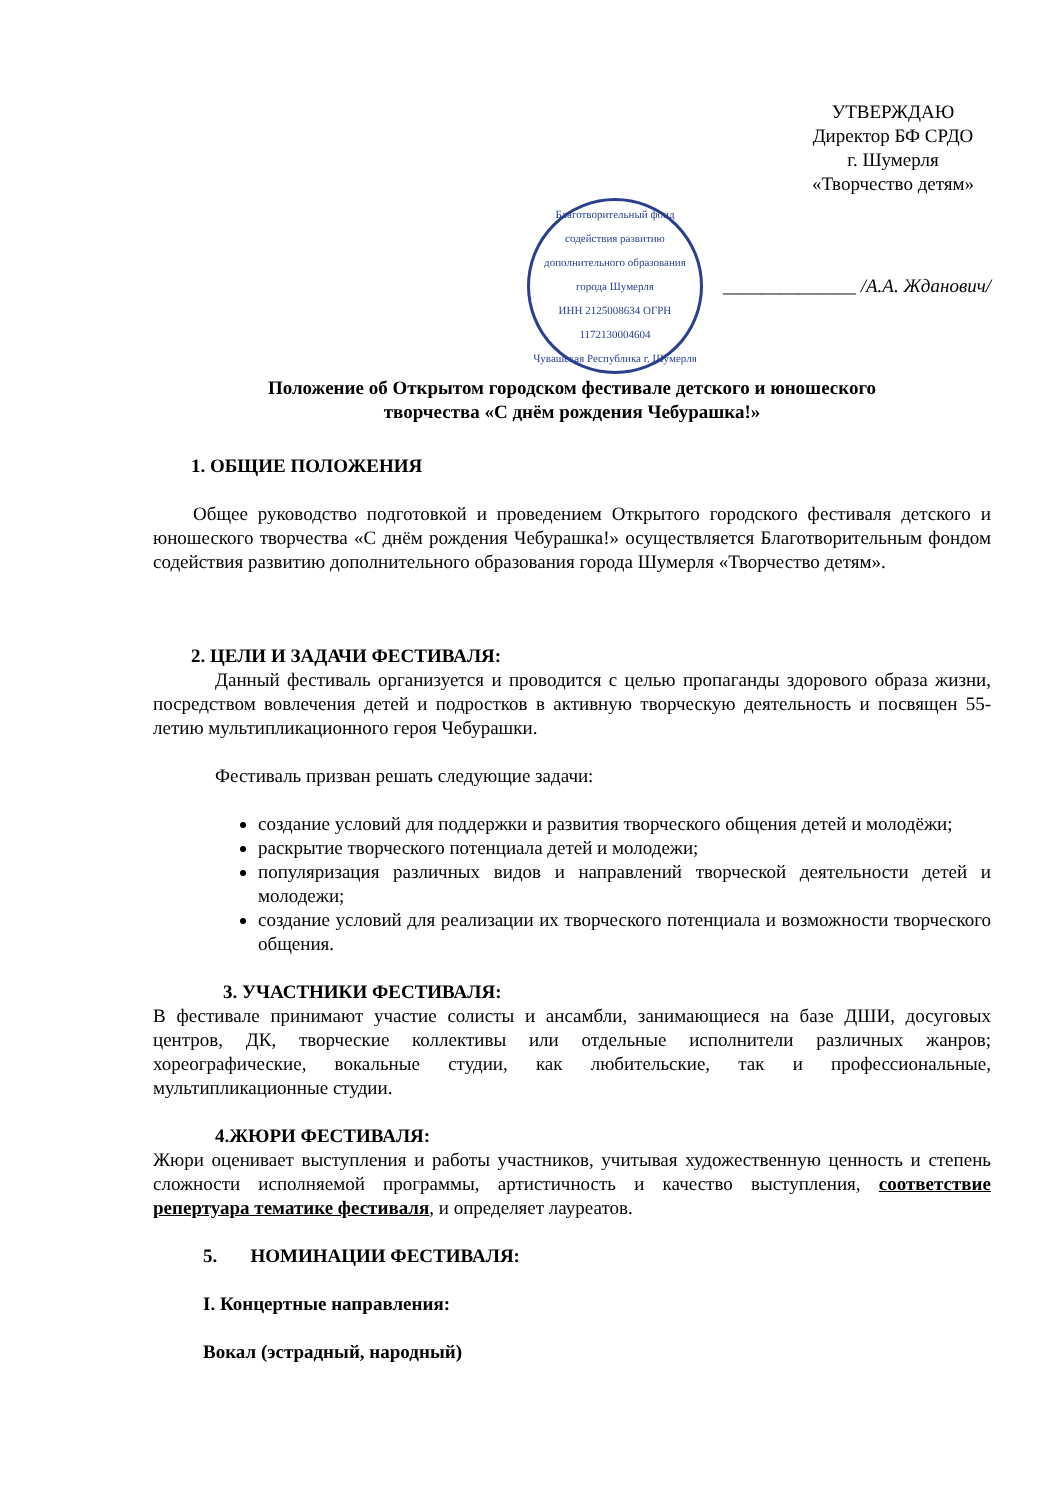УТВЕРЖДАЮ
Директор БФ СРДО
г. Шумерля
«Творчество детям»
Благотворительный фонд содействия развитию дополнительного образования города Шумерля
ИНН 2125008634 ОГРН 1172130004604
Чувашская Республика г. Шумерля
______________ /А.А. Жданович/
Положение об Открытом городском фестивале детского и юношеского
творчества «С днём рождения Чебурашка!»
1. ОБЩИЕ ПОЛОЖЕНИЯ
Общее руководство подготовкой и проведением Открытого городского фестиваля детского и юношеского творчества «С днём рождения Чебурашка!» осуществляется Благотворительным фондом содействия развитию дополнительного образования города Шумерля «Творчество детям».
2. ЦЕЛИ И ЗАДАЧИ ФЕСТИВАЛЯ:
Данный фестиваль организуется и проводится с целью пропаганды здорового образа жизни, посредством вовлечения детей и подростков в активную творческую деятельность и посвящен 55-летию мультипликационного героя Чебурашки.
Фестиваль призван решать следующие задачи:
создание условий для поддержки и развития творческого общения детей и молодёжи;
раскрытие творческого потенциала детей и молодежи;
популяризация различных видов и направлений творческой деятельности детей и молодежи;
создание условий для реализации их творческого потенциала и возможности творческого общения.
3. УЧАСТНИКИ ФЕСТИВАЛЯ:
В фестивале принимают участие солисты и ансамбли, занимающиеся на базе ДШИ, досуговых центров, ДК, творческие коллективы или отдельные исполнители различных жанров; хореографические, вокальные студии, как любительские, так и профессиональные, мультипликационные студии.
4.ЖЮРИ ФЕСТИВАЛЯ:
Жюри оценивает выступления и работы участников, учитывая художественную ценность и степень сложности исполняемой программы, артистичность и качество выступления, соответствие репертуара тематике фестиваля, и определяет лауреатов.
5. НОМИНАЦИИ ФЕСТИВАЛЯ:
I. Концертные направления:
Вокал (эстрадный, народный)